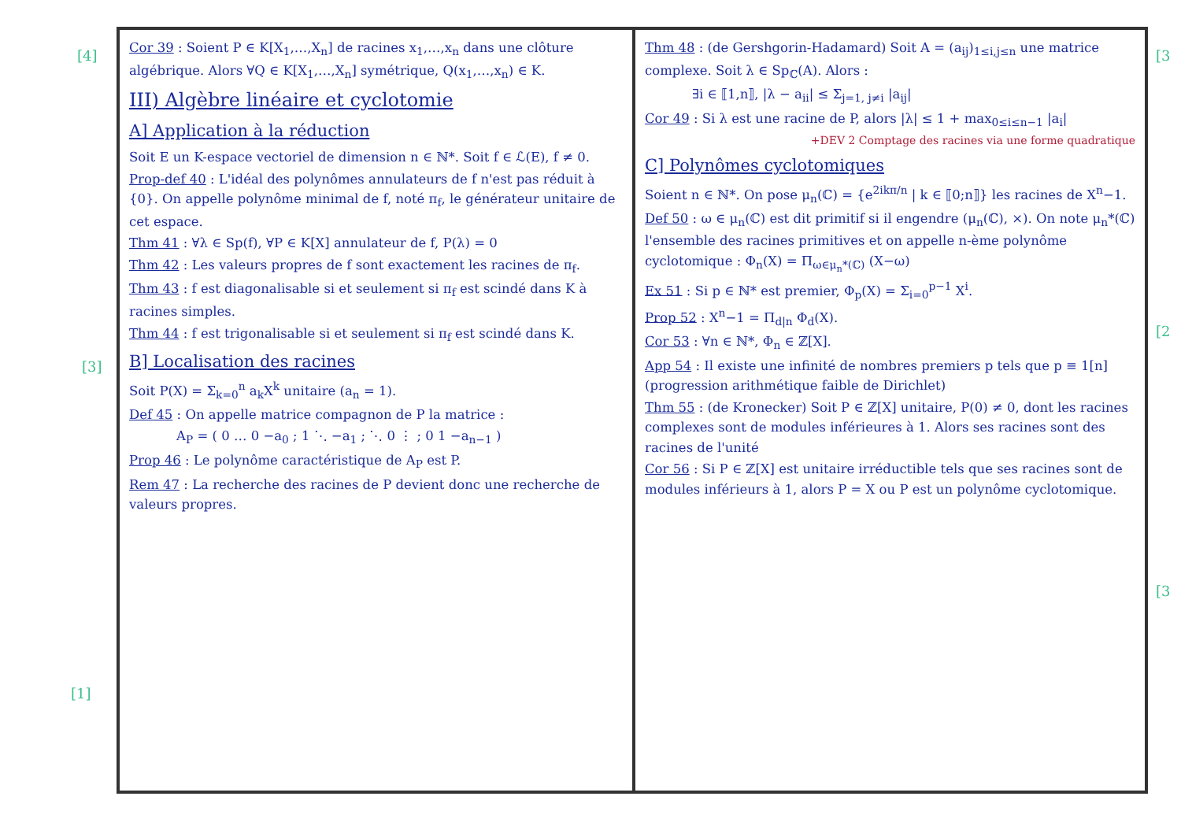[4]
[3]
[1]
Cor 39 : Soient P ∈ K[X<sub>1</sub>,…,X<sub>n</sub>] de racines x<sub>1</sub>,…,x<sub>n</sub> dans une clôture algébrique. Alors ∀Q ∈ K[X<sub>1</sub>,…,X<sub>n</sub>] symétrique, Q(x<sub>1</sub>,…,x<sub>n</sub>) ∈ K.
III) Algèbre linéaire et cyclotomie
A] Application à la réduction
Soit E un K-espace vectoriel de dimension n ∈ ℕ*. Soit f ∈ ℒ(E), f ≠ 0.
Prop-def 40 : L'idéal des polynômes annulateurs de f n'est pas réduit à {0}. On appelle polynôme minimal de f, noté π<sub>f</sub>, le générateur unitaire de cet espace.
Thm 41 : ∀λ ∈ Sp(f), ∀P ∈ K[X] annulateur de f, P(λ) = 0
Thm 42 : Les valeurs propres de f sont exactement les racines de π<sub>f</sub>.
Thm 43 : f est diagonalisable si et seulement si π<sub>f</sub> est scindé dans K à racines simples.
Thm 44 : f est trigonalisable si et seulement si π<sub>f</sub> est scindé dans K.
B] Localisation des racines
Soit P(X) = Σ<sub>k=0</sub><sup>n</sup> a<sub>k</sub>X<sup>k</sup> unitaire (a<sub>n</sub> = 1).
Def 45 : On appelle matrice compagnon de P la matrice :
A<sub>P</sub> = ( 0 … 0 −a<sub>0</sub> ; 1 ⋱ −a<sub>1</sub> ; ⋱ 0 ⋮ ; 0 1 −a<sub>n−1</sub> )
Prop 46 : Le polynôme caractéristique de A<sub>P</sub> est P.
Rem 47 : La recherche des racines de P devient donc une recherche de valeurs propres.
Thm 48 : (de Gershgorin-Hadamard) Soit A = (a<sub>ij</sub>)<sub>1≤i,j≤n</sub> une matrice complexe. Soit λ ∈ Sp<sub>ℂ</sub>(A). Alors :
∃i ∈ ⟦1,n⟧, |λ − a<sub>ii</sub>| ≤ Σ<sub>j=1, j≠i</sub> |a<sub>ij</sub>|
Cor 49 : Si λ est une racine de P, alors |λ| ≤ 1 + max<sub>0≤i≤n−1</sub> |a<sub>i</sub>|
+DEV 2 Comptage des racines via une forme quadratique
C] Polynômes cyclotomiques
Soient n ∈ ℕ*. On pose μ<sub>n</sub>(ℂ) = {e<sup>2ikπ/n</sup> | k ∈ ⟦0;n⟧} les racines de X<sup>n</sup>−1.
Def 50 : ω ∈ μ<sub>n</sub>(ℂ) est dit primitif si il engendre (μ<sub>n</sub>(ℂ), ×). On note μ<sub>n</sub>*(ℂ) l'ensemble des racines primitives et on appelle n-ème polynôme cyclotomique : Φ<sub>n</sub>(X) = Π<sub>ω∈μ<sub>n</sub>*(ℂ)</sub> (X−ω)
Ex 51 : Si p ∈ ℕ* est premier, Φ<sub>p</sub>(X) = Σ<sub>i=0</sub><sup>p−1</sup> X<sup>i</sup>.
Prop 52 : X<sup>n</sup>−1 = Π<sub>d|n</sub> Φ<sub>d</sub>(X).
Cor 53 : ∀n ∈ ℕ*, Φ<sub>n</sub> ∈ ℤ[X].
App 54 : Il existe une infinité de nombres premiers p tels que p ≡ 1[n] (progression arithmétique faible de Dirichlet)
Thm 55 : (de Kronecker) Soit P ∈ ℤ[X] unitaire, P(0) ≠ 0, dont les racines complexes sont de modules inférieures à 1. Alors ses racines sont des racines de l'unité
Cor 56 : Si P ∈ ℤ[X] est unitaire irréductible tels que ses racines sont de modules inférieurs à 1, alors P = X ou P est un polynôme cyclotomique.
[3
[2
[3